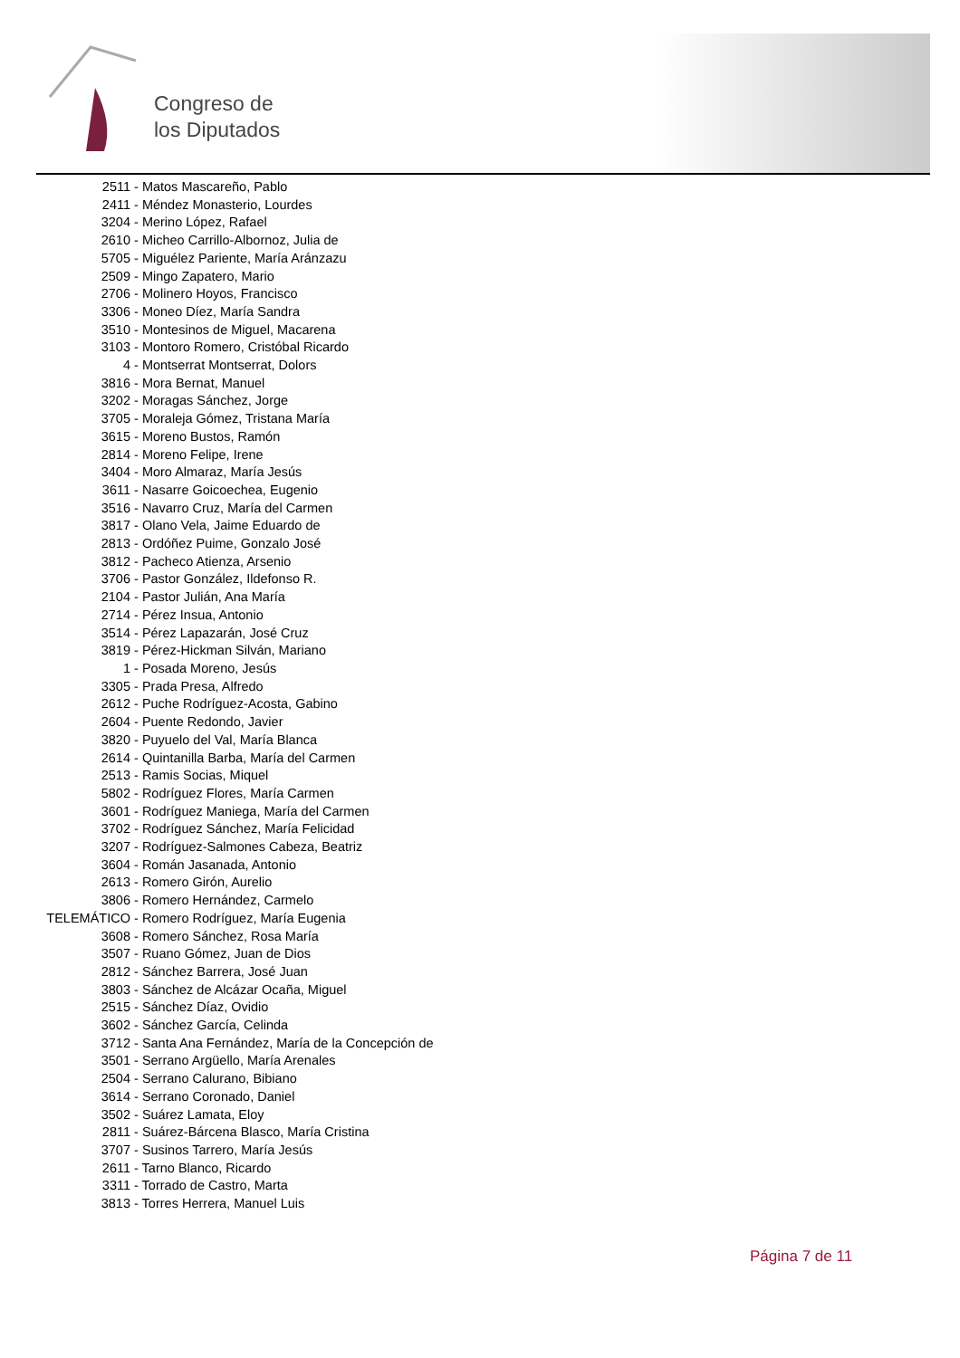Congreso de
los Diputados
2511 - Matos Mascareño, Pablo
2411 - Méndez Monasterio, Lourdes
3204 - Merino López, Rafael
2610 - Micheo Carrillo-Albornoz, Julia de
5705 - Miguélez Pariente, María Aránzazu
2509 - Mingo Zapatero, Mario
2706 - Molinero Hoyos, Francisco
3306 - Moneo Díez, María Sandra
3510 - Montesinos de Miguel, Macarena
3103 - Montoro Romero, Cristóbal Ricardo
4 - Montserrat Montserrat, Dolors
3816 - Mora Bernat, Manuel
3202 - Moragas Sánchez, Jorge
3705 - Moraleja Gómez, Tristana María
3615 - Moreno Bustos, Ramón
2814 - Moreno Felipe, Irene
3404 - Moro Almaraz, María Jesús
3611 - Nasarre Goicoechea, Eugenio
3516 - Navarro Cruz, María del Carmen
3817 - Olano Vela, Jaime Eduardo de
2813 - Ordóñez Puime, Gonzalo José
3812 - Pacheco Atienza, Arsenio
3706 - Pastor González, Ildefonso R.
2104 - Pastor Julián, Ana María
2714 - Pérez Insua, Antonio
3514 - Pérez Lapazarán, José Cruz
3819 - Pérez-Hickman Silván, Mariano
1 - Posada Moreno, Jesús
3305 - Prada Presa, Alfredo
2612 - Puche Rodríguez-Acosta, Gabino
2604 - Puente Redondo, Javier
3820 - Puyuelo del Val, María Blanca
2614 - Quintanilla Barba, María del Carmen
2513 - Ramis Socias, Miquel
5802 - Rodríguez Flores, María Carmen
3601 - Rodríguez Maniega, María del Carmen
3702 - Rodríguez Sánchez, María Felicidad
3207 - Rodríguez-Salmones Cabeza, Beatriz
3604 - Román Jasanada, Antonio
2613 - Romero Girón, Aurelio
3806 - Romero Hernández, Carmelo
TELEMÁTICO - Romero Rodríguez, María Eugenia
3608 - Romero Sánchez, Rosa María
3507 - Ruano Gómez, Juan de Dios
2812 - Sánchez Barrera, José Juan
3803 - Sánchez de Alcázar Ocaña, Miguel
2515 - Sánchez Díaz, Ovidio
3602 - Sánchez García, Celinda
3712 - Santa Ana Fernández, María de la Concepción de
3501 - Serrano Argüello, María Arenales
2504 - Serrano Calurano, Bibiano
3614 - Serrano Coronado, Daniel
3502 - Suárez Lamata, Eloy
2811 - Suárez-Bárcena Blasco, María Cristina
3707 - Susinos Tarrero, María Jesús
2611 - Tarno Blanco, Ricardo
3311 - Torrado de Castro, Marta
3813 - Torres Herrera, Manuel Luis
Página 7 de 11